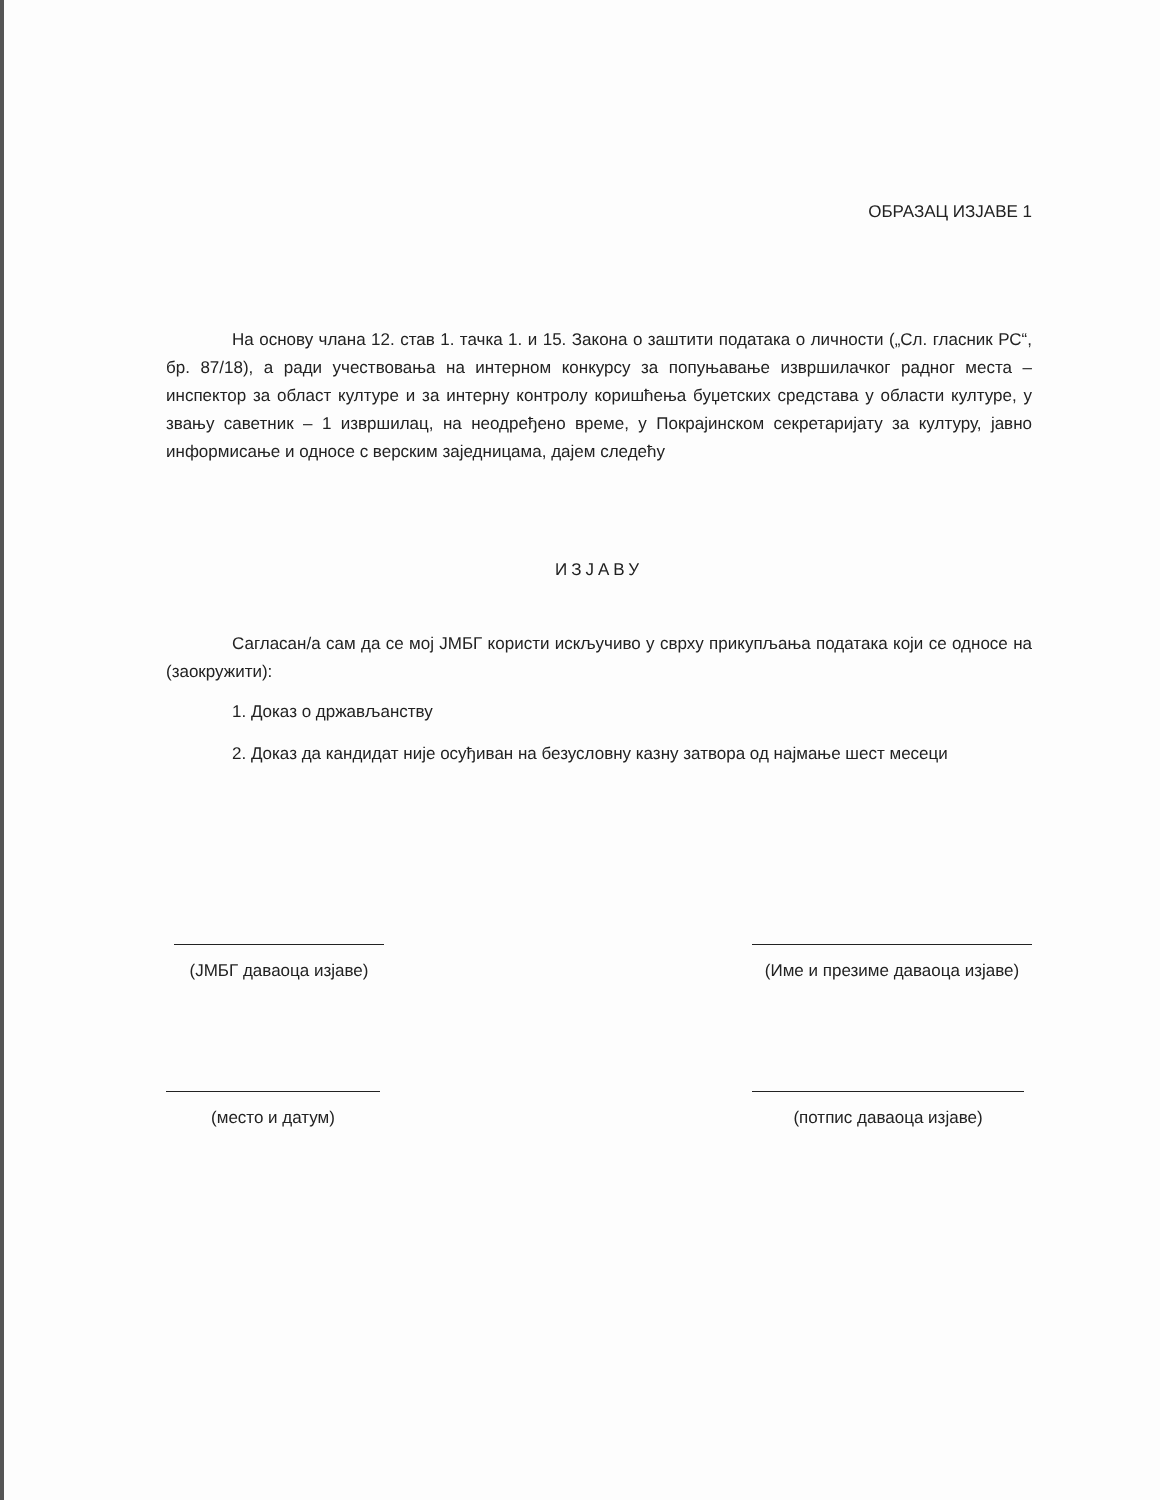ОБРАЗАЦ ИЗЈАВЕ 1
На основу члана 12. став 1. тачка 1. и 15. Закона о заштити података о личности („Сл. гласник РС“, бр. 87/18), а ради учествовања на интерном конкурсу за попуњавање извршилачког радног места – инспектор за област културе и за интерну контролу коришћења буџетских средстава у области културе, у звању саветник – 1 извршилац, на неодређено време, у Покрајинском секретаријату за културу, јавно информисање и односе с верским заједницама, дајем следећу
ИЗЈАВУ
Сагласан/а сам да се мој ЈМБГ користи искључиво у сврху прикупљања података који се односе на (заокружити):
1. Доказ о држављанству
2. Доказ да кандидат није осуђиван на безусловну казну затвора од најмање шест месеци
(ЈМБГ даваоца изјаве)
(Име и презиме даваоца изјаве)
(место и датум) (потпис даваоца изјаве)